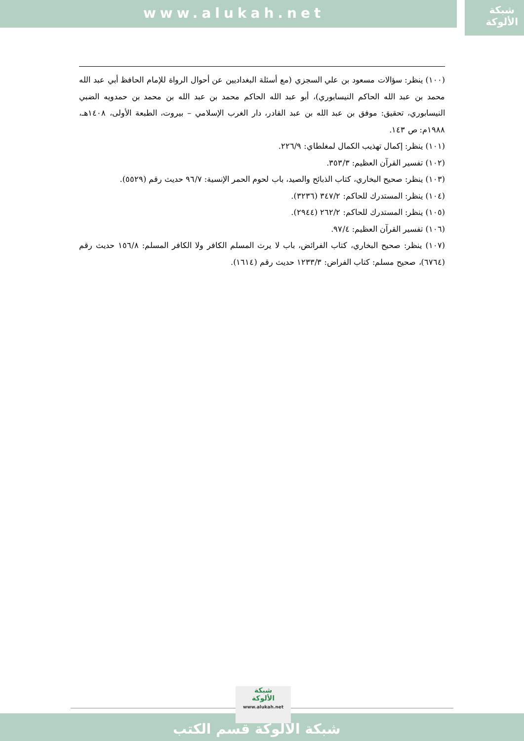www.alukah.net
شبكة
الألوكة
(١٠٠) ينظر: سؤالات مسعود بن علي السجزي (مع أسئلة البغداديين عن أحوال الرواة للإمام الحافظ أبي عبد الله محمد بن عبد الله الحاكم النيسابوري)، أبو عبد الله الحاكم محمد بن عبد الله بن محمد بن حمدويه الضبي النيسابوري، تحقيق: موفق بن عبد الله بن عبد القادر، دار الغرب الإسلامي – بيروت، الطبعة الأولى، ١٤٠٨هـ، ١٩٨٨م: ص ١٤٣.
(١٠١) ينظر: إكمال تهذيب الكمال لمغلطاي: ٢٢٦/٩.
(١٠٢) تفسير القرآن العظيم: ٣٥٣/٣.
(١٠٣) ينظر: صحيح البخاري، كتاب الذبائح والصيد، باب لحوم الحمر الإنسية: ٩٦/٧ حديث رقم (٥٥٢٩).
(١٠٤) ينظر: المستدرك للحاكم: ٣٤٧/٢ (٣٢٣٦).
(١٠٥) ينظر: المستدرك للحاكم: ٢٦٢/٢ (٢٩٤٤).
(١٠٦) تفسير القرآن العظيم: ٩٧/٤.
(١٠٧) ينظر: صحيح البخاري، كتاب الفرائض، باب لا يرث المسلم الكافر ولا الكافر المسلم: ١٥٦/٨ حديث رقم (٦٧٦٤)، صحيح مسلم: كتاب الفراض: ١٢٣٣/٣ حديث رقم (١٦١٤).
شبكة الألوكة قسم الكتب
شبكة
الألوكة
www.alukah.net